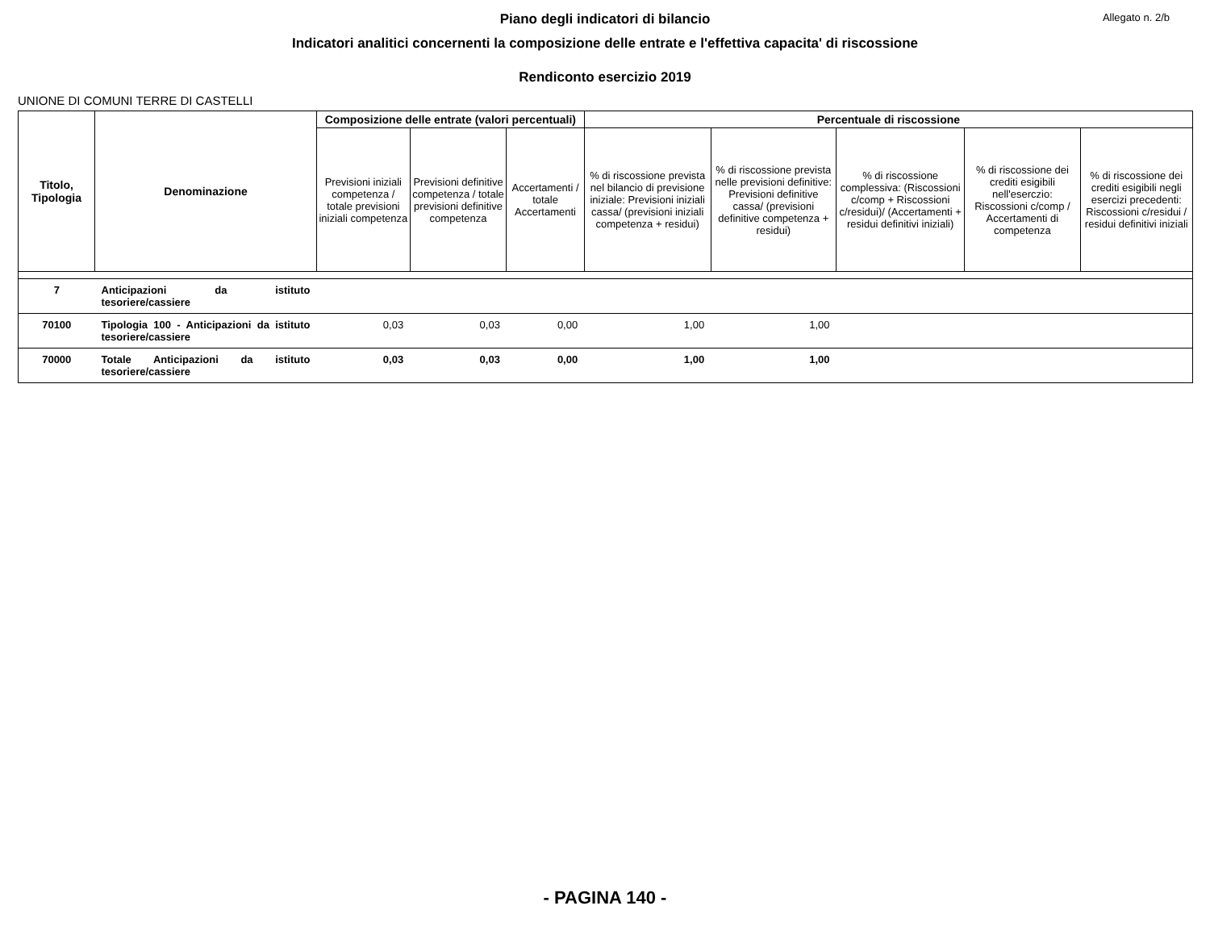Allegato n. 2/b
Piano degli indicatori di bilancio
Indicatori analitici concernenti la composizione delle entrate e l'effettiva capacita' di riscossione
Rendiconto esercizio 2019
UNIONE DI COMUNI TERRE DI CASTELLI
| Titolo, Tipologia | Denominazione | Composizione delle entrate (valori percentuali) | | | Percentuale di riscossione | | | | |
| --- | --- | --- | --- | --- | --- | --- | --- | --- | --- |
| | | Previsioni iniziali competenza / totale previsioni iniziali competenza | Previsioni definitive competenza / totale previsioni definitive competenza | Accertamenti / totale Accertamenti | % di riscossione prevista nel bilancio di previsione iniziale: Previsioni iniziali cassa/ (previsioni iniziali competenza + residui) | % di riscossione prevista nelle previsioni definitive: Previsioni definitive cassa/ (previsioni definitive competenza + residui) | % di riscossione complessiva: (Riscossioni c/comp + Riscossioni c/residui)/ (Accertamenti + residui definitivi iniziali) | % di riscossione dei crediti esigibili nell'eserczio: Riscossioni c/comp / Accertamenti di competenza | % di riscossione dei crediti esigibili negli esercizi precedenti: Riscossioni c/residui / residui definitivi iniziali |
| 7 | Anticipazioni da istituto tesoriere/cassiere | | | | | | | | |
| 70100 | Tipologia 100 - Anticipazioni da istituto tesoriere/cassiere | 0,03 | 0,03 | 0,00 | 1,00 | 1,00 | | | |
| 70000 | Totale Anticipazioni da istituto tesoriere/cassiere | 0,03 | 0,03 | 0,00 | 1,00 | 1,00 | | | |
- PAGINA 140 -